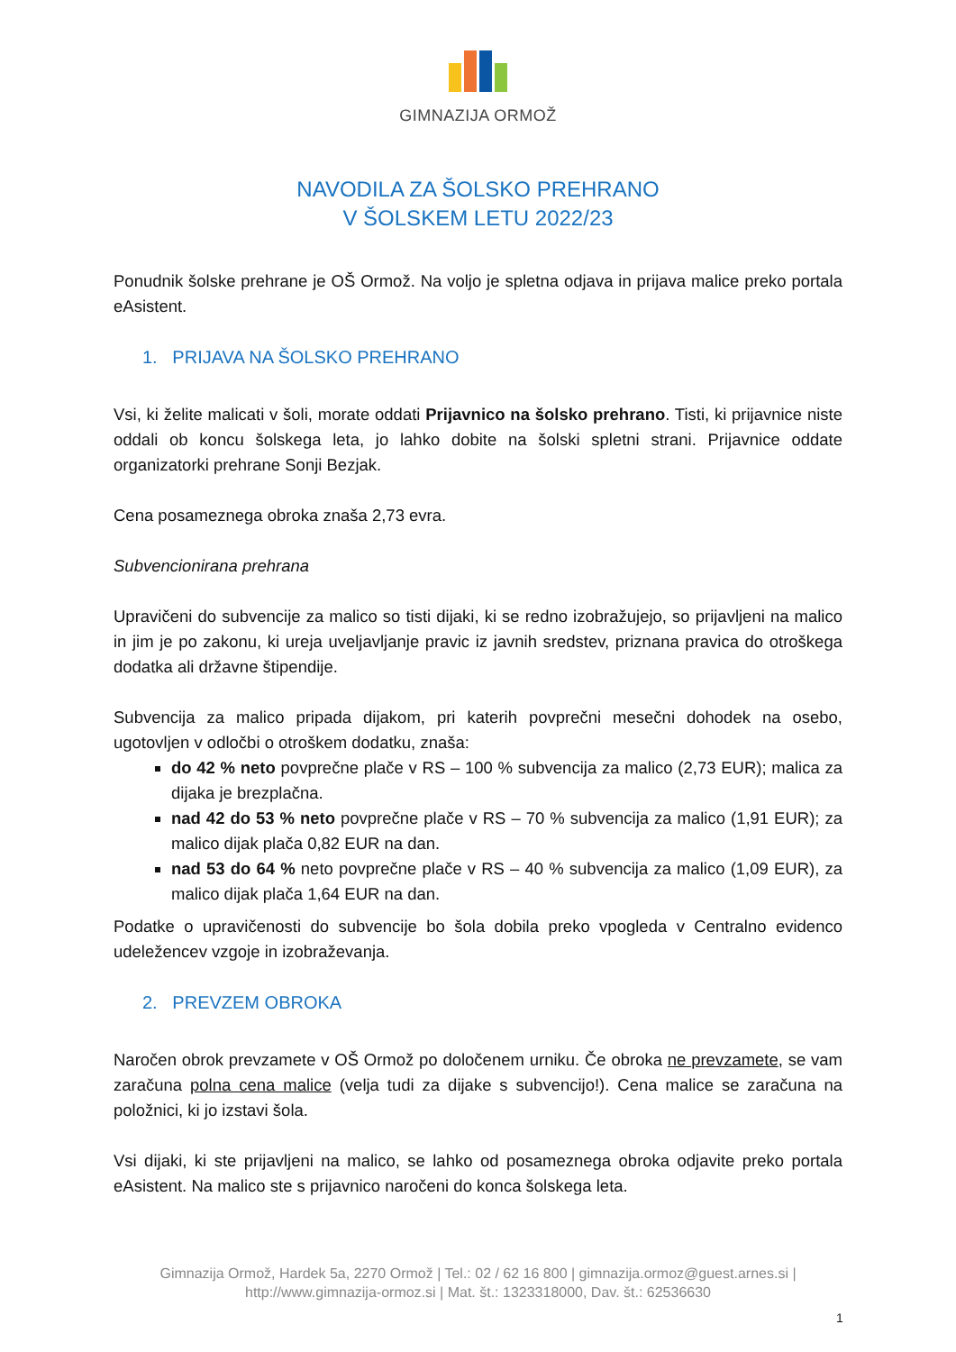GIMNAZIJA ORMOŽ
NAVODILA ZA ŠOLSKO PREHRANO
V ŠOLSKEM LETU 2022/23
Ponudnik šolske prehrane je OŠ Ormož. Na voljo je spletna odjava in prijava malice preko portala eAsistent.
1. PRIJAVA NA ŠOLSKO PREHRANO
Vsi, ki želite malicati v šoli, morate oddati Prijavnico na šolsko prehrano. Tisti, ki prijavnice niste oddali ob koncu šolskega leta, jo lahko dobite na šolski spletni strani. Prijavnice oddate organizatorki prehrane Sonji Bezjak.
Cena posameznega obroka znaša 2,73 evra.
Subvencionirana prehrana
Upravičeni do subvencije za malico so tisti dijaki, ki se redno izobražujejo, so prijavljeni na malico in jim je po zakonu, ki ureja uveljavljanje pravic iz javnih sredstev, priznana pravica do otroškega dodatka ali državne štipendije.
Subvencija za malico pripada dijakom, pri katerih povprečni mesečni dohodek na osebo, ugotovljen v odločbi o otroškem dodatku, znaša:
do 42 % neto povprečne plače v RS – 100 % subvencija za malico (2,73 EUR); malica za dijaka je brezplačna.
nad 42 do 53 % neto povprečne plače v RS – 70 % subvencija za malico (1,91 EUR); za malico dijak plača 0,82 EUR na dan.
nad 53 do 64 % neto povprečne plače v RS – 40 % subvencija za malico (1,09 EUR), za malico dijak plača 1,64 EUR na dan.
Podatke o upravičenosti do subvencije bo šola dobila preko vpogleda v Centralno evidenco udeležencev vzgoje in izobraževanja.
2. PREVZEM OBROKA
Naročen obrok prevzamete v OŠ Ormož po določenem urniku. Če obroka ne prevzamete, se vam zaračuna polna cena malice (velja tudi za dijake s subvencijo!). Cena malice se zaračuna na položnici, ki jo izstavi šola.
Vsi dijaki, ki ste prijavljeni na malico, se lahko od posameznega obroka odjavite preko portala eAsistent. Na malico ste s prijavnico naročeni do konca šolskega leta.
Gimnazija Ormož, Hardek 5a, 2270 Ormož | Tel.: 02 / 62 16 800 | gimnazija.ormoz@guest.arnes.si |
http://www.gimnazija-ormoz.si | Mat. št.: 1323318000, Dav. št.: 62536630
1